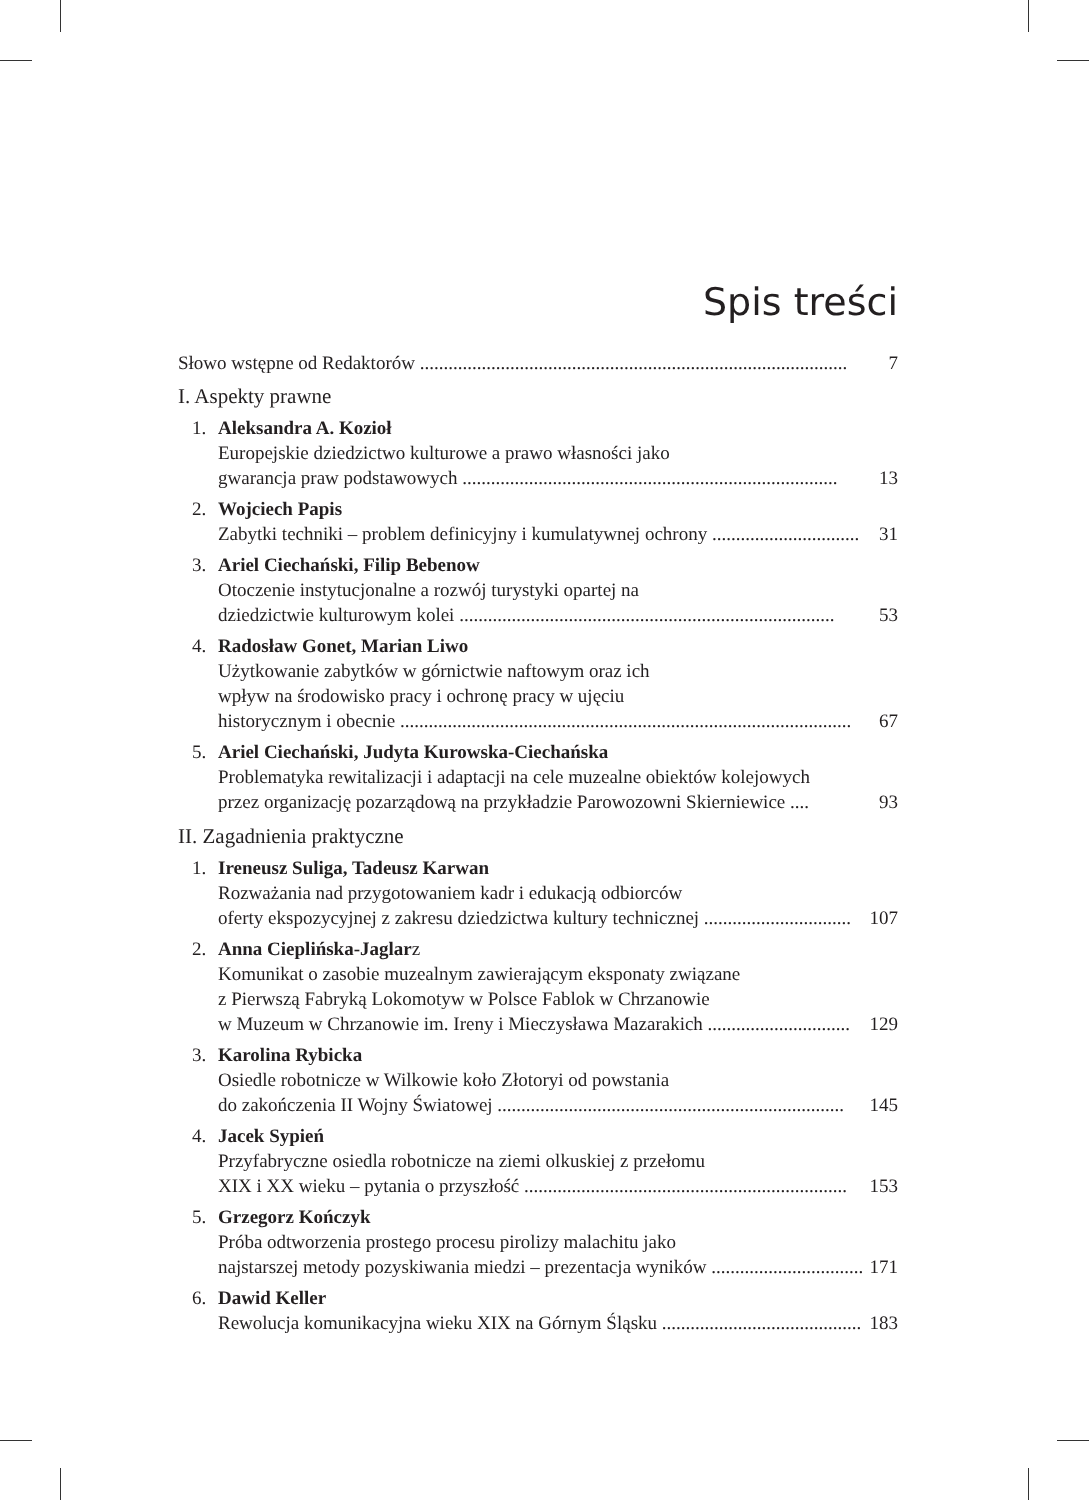Spis treści
Słowo wstępne od Redaktorów .......................................................................................... 7
I. Aspekty prawne
1. Aleksandra A. Kozioł
Europejskie dziedzictwo kulturowe a prawo własności jako
gwarancja praw podstawowych ............................................................................... 13
2. Wojciech Papis
Zabytki techniki – problem definicyjny i kumulatywnej ochrony ............................... 31
3. Ariel Ciechański, Filip Bebenow
Otoczenie instytucjonalne a rozwój turystyki opartej na
dziedzictwie kulturowym kolei ............................................................................... 53
4. Radosław Gonet, Marian Liwo
Użytkowanie zabytków w górnictwie naftowym oraz ich
wpływ na środowisko pracy i ochronę pracy w ujęciu
historycznym i obecnie ............................................................................................... 67
5. Ariel Ciechański, Judyta Kurowska-Ciechańska
Problematyka rewitalizacji i adaptacji na cele muzealne obiektów kolejowych
przez organizację pozarządową na przykładzie Parowozowni Skierniewice .... 93
II. Zagadnienia praktyczne
1. Ireneusz Suliga, Tadeusz Karwan
Rozważania nad przygotowaniem kadr i edukacją odbiorców
oferty ekspozycyjnej z zakresu dziedzictwa kultury technicznej ............................... 107
2. Anna Cieplińska-Jaglarz
Komunikat o zasobie muzealnym zawierającym eksponaty związane
z Pierwszą Fabryką Lokomotyw w Polsce Fablok w Chrzanowie
w Muzeum w Chrzanowie im. Ireny i Mieczysława Mazarakich .............................. 129
3. Karolina Rybicka
Osiedle robotnicze w Wilkowie koło Złotoryi od powstania
do zakończenia II Wojny Światowej ......................................................................... 145
4. Jacek Sypień
Przyfabryczne osiedla robotnicze na ziemi olkuskiej z przełomu
XIX i XX wieku – pytania o przyszłość .................................................................... 153
5. Grzegorz Kończyk
Próba odtworzenia prostego procesu pirolizy malachitu jako
najstarszej metody pozyskiwania miedzi – prezentacja wyników ................................ 171
6. Dawid Keller
Rewolucja komunikacyjna wieku XIX na Górnym Śląsku ........................................... 183